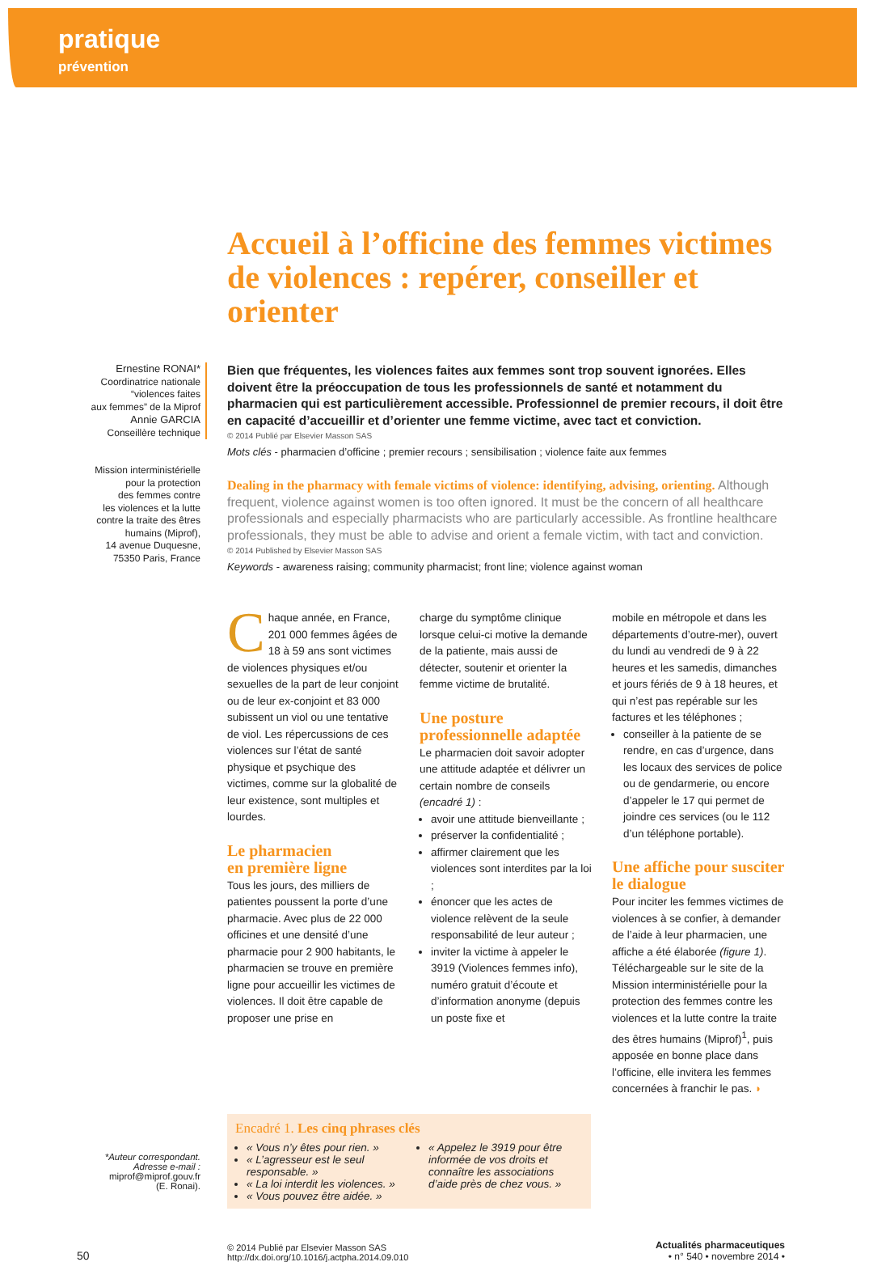pratique
prévention
Accueil à l’officine des femmes victimes de violences : repérer, conseiller et orienter
Ernestine RONAI*
Coordinatrice nationale
“violences faites
aux femmes” de la Miprof
Annie GARCIA
Conseillère technique
Mission interministérielle
pour la protection
des femmes contre
les violences et la lutte
contre la traite des êtres
humains (Miprof),
14 avenue Duquesne,
75350 Paris, France
Bien que fréquentes, les violences faites aux femmes sont trop souvent ignorées. Elles doivent être la préoccupation de tous les professionnels de santé et notamment du pharmacien qui est particulièrement accessible. Professionnel de premier recours, il doit être en capacité d’accueillir et d’orienter une femme victime, avec tact et conviction.
© 2014 Publié par Elsevier Masson SAS
Mots clés - pharmacien d’officine ; premier recours ; sensibilisation ; violence faite aux femmes
Dealing in the pharmacy with female victims of violence: identifying, advising, orienting. Although frequent, violence against women is too often ignored. It must be the concern of all healthcare professionals and especially pharmacists who are particularly accessible. As frontline healthcare professionals, they must be able to advise and orient a female victim, with tact and conviction.
© 2014 Published by Elsevier Masson SAS
Keywords - awareness raising; community pharmacist; front line; violence against woman
Chaque année, en France, 201 000 femmes âgées de 18 à 59 ans sont victimes de violences physiques et/ou sexuelles de la part de leur conjoint ou de leur ex-conjoint et 83 000 subissent un viol ou une tentative de viol. Les répercussions de ces violences sur l’état de santé physique et psychique des victimes, comme sur la globalité de leur existence, sont multiples et lourdes.
Le pharmacien
en première ligne
Tous les jours, des milliers de patientes poussent la porte d’une pharmacie. Avec plus de 22 000 officines et une densité d’une pharmacie pour 2 900 habitants, le pharmacien se trouve en première ligne pour accueillir les victimes de violences. Il doit être capable de proposer une prise en
charge du symptôme clinique lorsque celui-ci motive la demande de la patiente, mais aussi de détecter, soutenir et orienter la femme victime de brutalité.
Une posture professionnelle adaptée
Le pharmacien doit savoir adopter une attitude adaptée et délivrer un certain nombre de conseils (encadré 1) :
avoir une attitude bienveillante ;
préserver la confidentialité ;
affirmer clairement que les violences sont interdites par la loi ;
énoncer que les actes de violence relèvent de la seule responsabilité de leur auteur ;
inviter la victime à appeler le 3919 (Violences femmes info), numéro gratuit d’écoute et d’information anonyme (depuis un poste fixe et
mobile en métropole et dans les départements d’outre-mer), ouvert du lundi au vendredi de 9 à 22 heures et les samedis, dimanches et jours fériés de 9 à 18 heures, et qui n’est pas repérable sur les factures et les téléphones ;
conseiller à la patiente de se rendre, en cas d’urgence, dans les locaux des services de police ou de gendarmerie, ou encore d’appeler le 17 qui permet de joindre ces services (ou le 112 d’un téléphone portable).
Une affiche pour susciter le dialogue
Pour inciter les femmes victimes de violences à se confier, à demander de l’aide à leur pharmacien, une affiche a été élaborée (figure 1). Téléchargeable sur le site de la Mission interministérielle pour la protection des femmes contre les violences et la lutte contre la traite des êtres humains (Miprof)<sup>1</sup>, puis apposée en bonne place dans l’officine, elle invitera les femmes concernées à franchir le pas. ◗
Encadré 1. Les cinq phrases clés
« Vous n’y êtes pour rien. »
« L’agresseur est le seul responsable. »
« La loi interdit les violences. »
« Vous pouvez être aidée. »
« Appelez le 3919 pour être informée de vos droits et connaître les associations d’aide près de chez vous. »
*Auteur correspondant.
Adresse e-mail :
miprof@miprof.gouv.fr
(E. Ronai).
50
© 2014 Publié par Elsevier Masson SAS
http://dx.doi.org/10.1016/j.actpha.2014.09.010
Actualités pharmaceutiques
• n° 540 • novembre 2014 •